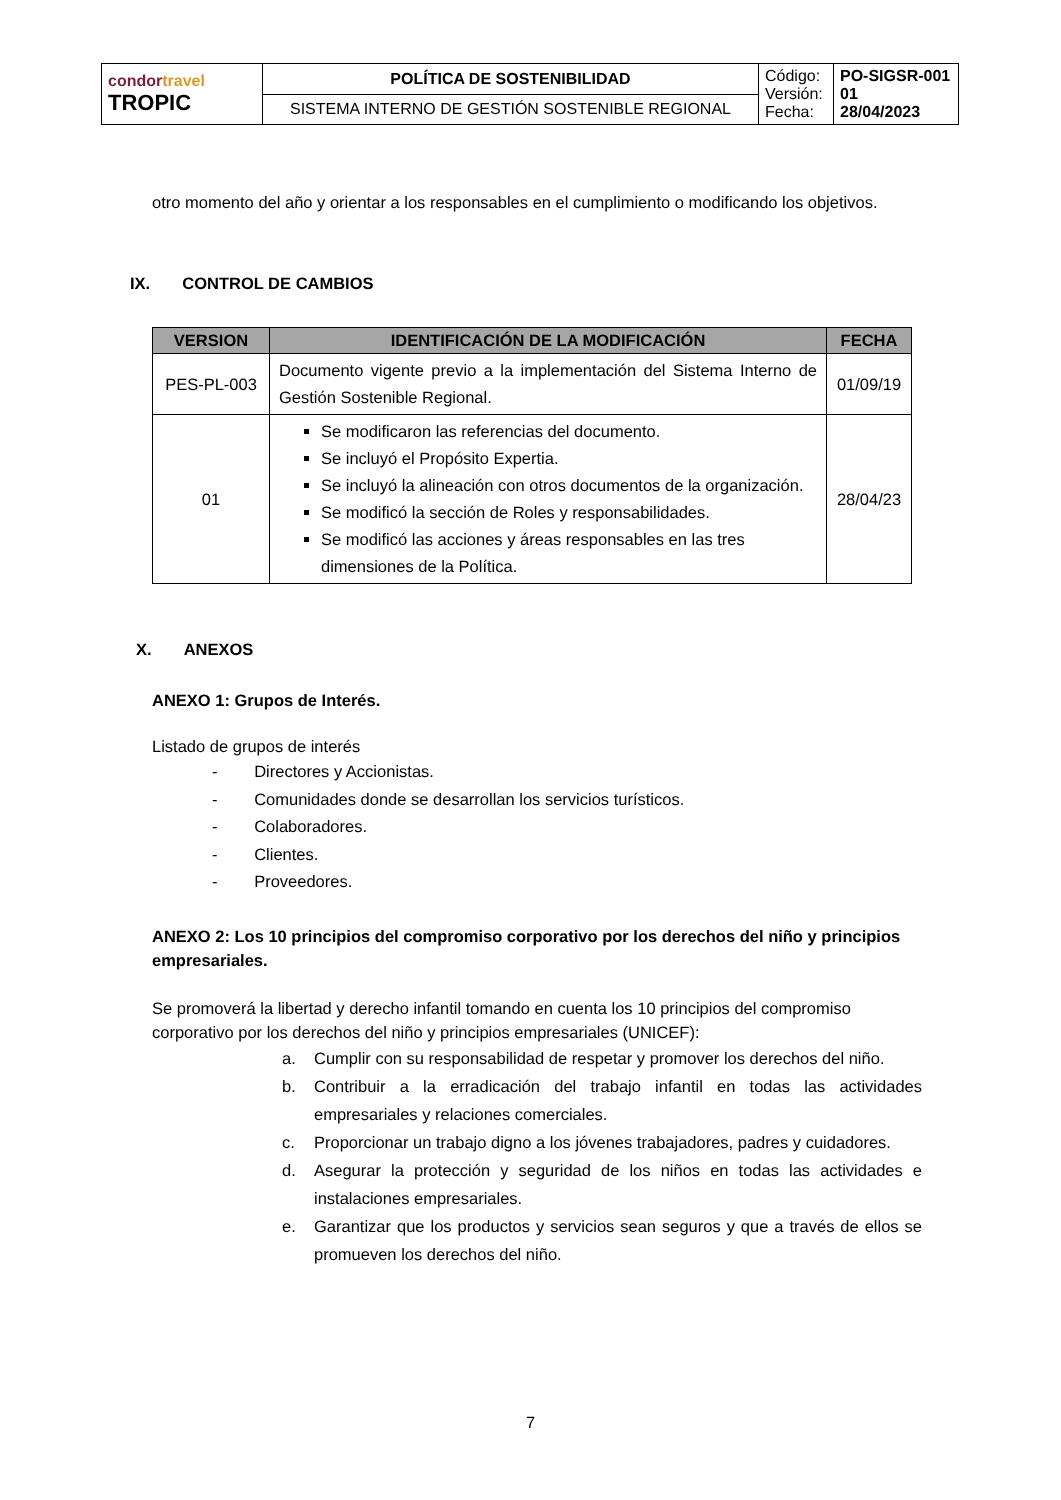| condor travel TROPIC | POLÍTICA DE SOSTENIBILIDAD | Código: Versión: Fecha: | PO-SIGSR-001 01 28/04/2023 |
| | SISTEMA INTERNO DE GESTIÓN SOSTENIBLE REGIONAL | | |
otro momento del año y orientar a los responsables en el cumplimiento o modificando los objetivos.
IX. CONTROL DE CAMBIOS
| VERSION | IDENTIFICACIÓN DE LA MODIFICACIÓN | FECHA |
| --- | --- | --- |
| PES-PL-003 | Documento vigente previo a la implementación del Sistema Interno de Gestión Sostenible Regional. | 01/09/19 |
| 01 | Se modificaron las referencias del documento. Se incluyó el Propósito Expertia. Se incluyó la alineación con otros documentos de la organización. Se modificó la sección de Roles y responsabilidades. Se modificó las acciones y áreas responsables en las tres dimensiones de la Política. | 28/04/23 |
X. ANEXOS
ANEXO 1: Grupos de Interés.
Listado de grupos de interés
- Directores y Accionistas.
- Comunidades donde se desarrollan los servicios turísticos.
- Colaboradores.
- Clientes.
- Proveedores.
ANEXO 2: Los 10 principios del compromiso corporativo por los derechos del niño y principios empresariales.
Se promoverá la libertad y derecho infantil tomando en cuenta los 10 principios del compromiso corporativo por los derechos del niño y principios empresariales (UNICEF):
a. Cumplir con su responsabilidad de respetar y promover los derechos del niño.
b. Contribuir a la erradicación del trabajo infantil en todas las actividades empresariales y relaciones comerciales.
c. Proporcionar un trabajo digno a los jóvenes trabajadores, padres y cuidadores.
d. Asegurar la protección y seguridad de los niños en todas las actividades e instalaciones empresariales.
e. Garantizar que los productos y servicios sean seguros y que a través de ellos se promueven los derechos del niño.
7